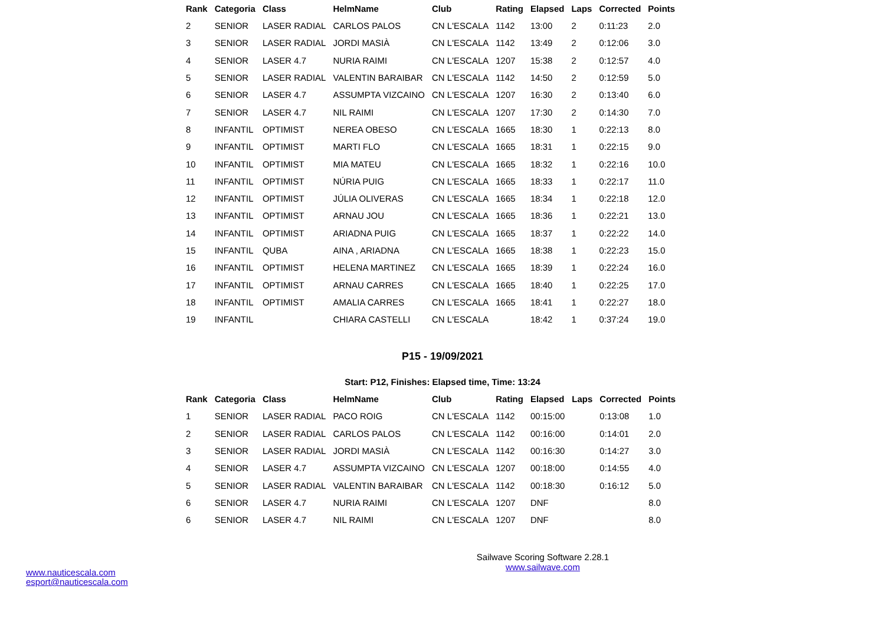| Rank | Categoria | Class | HelmName | Club | Rating | Elapsed | Laps | Corrected | Points |
| --- | --- | --- | --- | --- | --- | --- | --- | --- | --- |
| 2 | SENIOR | LASER RADIAL | CARLOS PALOS | CN L'ESCALA | 1142 | 13:00 | 2 | 0:11:23 | 2.0 |
| 3 | SENIOR | LASER RADIAL | JORDI MASIÀ | CN L'ESCALA | 1142 | 13:49 | 2 | 0:12:06 | 3.0 |
| 4 | SENIOR | LASER 4.7 | NURIA RAIMI | CN L'ESCALA | 1207 | 15:38 | 2 | 0:12:57 | 4.0 |
| 5 | SENIOR | LASER RADIAL | VALENTIN BARAIBAR | CN L'ESCALA | 1142 | 14:50 | 2 | 0:12:59 | 5.0 |
| 6 | SENIOR | LASER 4.7 | ASSUMPTA VIZCAINO | CN L'ESCALA | 1207 | 16:30 | 2 | 0:13:40 | 6.0 |
| 7 | SENIOR | LASER 4.7 | NIL RAIMI | CN L'ESCALA | 1207 | 17:30 | 2 | 0:14:30 | 7.0 |
| 8 | INFANTIL | OPTIMIST | NEREA OBESO | CN L'ESCALA | 1665 | 18:30 | 1 | 0:22:13 | 8.0 |
| 9 | INFANTIL | OPTIMIST | MARTI FLO | CN L'ESCALA | 1665 | 18:31 | 1 | 0:22:15 | 9.0 |
| 10 | INFANTIL | OPTIMIST | MIA MATEU | CN L'ESCALA | 1665 | 18:32 | 1 | 0:22:16 | 10.0 |
| 11 | INFANTIL | OPTIMIST | NÚRIA PUIG | CN L'ESCALA | 1665 | 18:33 | 1 | 0:22:17 | 11.0 |
| 12 | INFANTIL | OPTIMIST | JÚLIA OLIVERAS | CN L'ESCALA | 1665 | 18:34 | 1 | 0:22:18 | 12.0 |
| 13 | INFANTIL | OPTIMIST | ARNAU JOU | CN L'ESCALA | 1665 | 18:36 | 1 | 0:22:21 | 13.0 |
| 14 | INFANTIL | OPTIMIST | ARIADNA PUIG | CN L'ESCALA | 1665 | 18:37 | 1 | 0:22:22 | 14.0 |
| 15 | INFANTIL | QUBA | AINA , ARIADNA | CN L'ESCALA | 1665 | 18:38 | 1 | 0:22:23 | 15.0 |
| 16 | INFANTIL | OPTIMIST | HELENA MARTINEZ | CN L'ESCALA | 1665 | 18:39 | 1 | 0:22:24 | 16.0 |
| 17 | INFANTIL | OPTIMIST | ARNAU CARRES | CN L'ESCALA | 1665 | 18:40 | 1 | 0:22:25 | 17.0 |
| 18 | INFANTIL | OPTIMIST | AMALIA CARRES | CN L'ESCALA | 1665 | 18:41 | 1 | 0:22:27 | 18.0 |
| 19 | INFANTIL | | CHIARA CASTELLI | CN L'ESCALA | | 18:42 | 1 | 0:37:24 | 19.0 |
P15 - 19/09/2021
Start: P12, Finishes: Elapsed time, Time: 13:24
| Rank | Categoria | Class | HelmName | Club | Rating | Elapsed | Laps | Corrected | Points |
| --- | --- | --- | --- | --- | --- | --- | --- | --- | --- |
| 1 | SENIOR | LASER RADIAL | PACO ROIG | CN L'ESCALA | 1142 | 00:15:00 | | 0:13:08 | 1.0 |
| 2 | SENIOR | LASER RADIAL | CARLOS PALOS | CN L'ESCALA | 1142 | 00:16:00 | | 0:14:01 | 2.0 |
| 3 | SENIOR | LASER RADIAL | JORDI MASIÀ | CN L'ESCALA | 1142 | 00:16:30 | | 0:14:27 | 3.0 |
| 4 | SENIOR | LASER 4.7 | ASSUMPTA VIZCAINO | CN L'ESCALA | 1207 | 00:18:00 | | 0:14:55 | 4.0 |
| 5 | SENIOR | LASER RADIAL | VALENTIN BARAIBAR | CN L'ESCALA | 1142 | 00:18:30 | | 0:16:12 | 5.0 |
| 6 | SENIOR | LASER 4.7 | NURIA RAIMI | CN L'ESCALA | 1207 | DNF | | | 8.0 |
| 6 | SENIOR | LASER 4.7 | NIL RAIMI | CN L'ESCALA | 1207 | DNF | | | 8.0 |
Sailwave Scoring Software 2.28.1
www.sailwave.com
www.nauticescala.com
esport@nauticescala.com